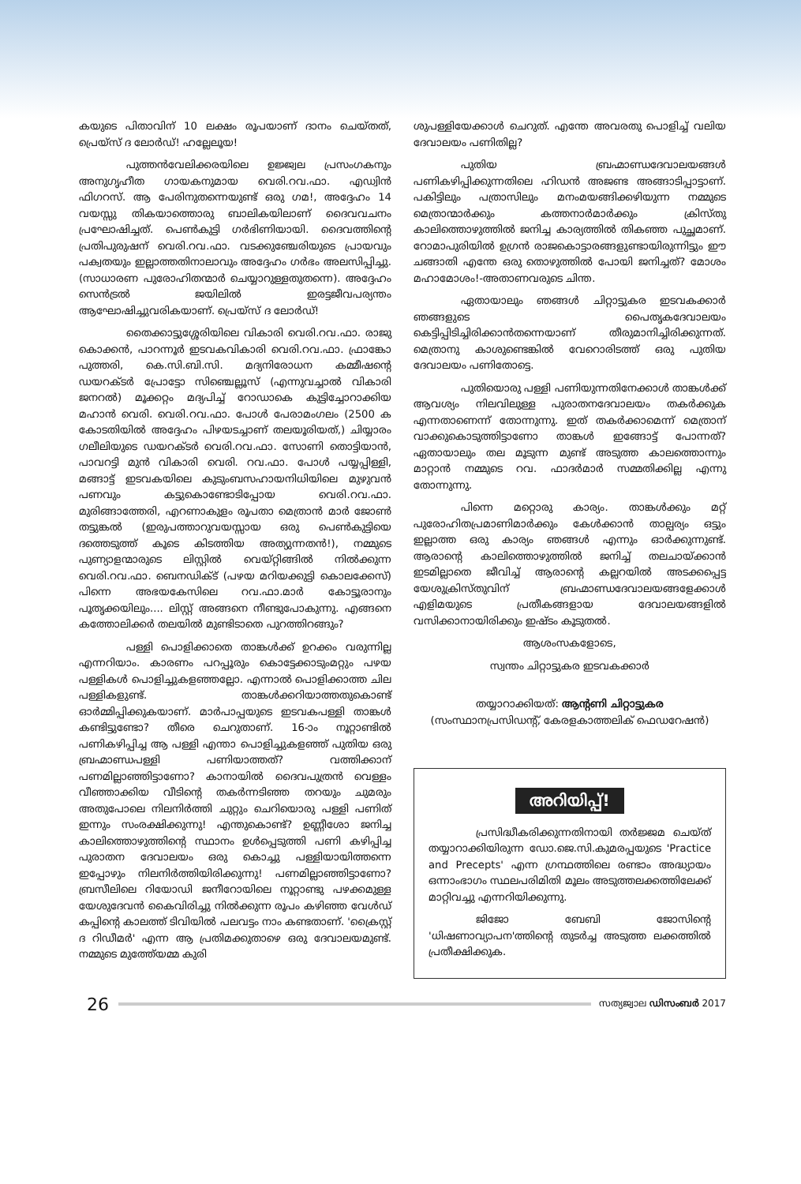കയുടെ പിതാവിന് 10 ലക്ഷം രൂപയാണ് ദാനം ചെയ്തത്, പ്രെയ്സ് ദ ലോർഡ്! ഹല്ലേലൂയ!
പുത്തൻവേലിക്കരയിലെ ഉജ്ജ്വല പ്രസംഗകനും അനുഗൃഹീത ഗായകനുമായ വെരി.റവ.ഫാ. എഡ്വിൻ ഫിഗറസ്. ആ പേരിനുതന്നെയുണ്ട് ഒരു ഗമ!, അദ്ദേഹം 14 വയസ്സു തികയാത്തൊരു ബാലികയിലാണ് ദൈവവചനം പ്രഘോഷിച്ചത്. പെൺകുട്ടി ഗർഭിണിയായി. ദൈവത്തിന്റെ പ്രതിപുരുഷന് വെരി.റവ.ഫാ. വടക്കുഞ്ചേരിയുടെ പ്രായവും പക്വതയും ഇല്ലാത്തതിനാലാവും അദ്ദേഹം ഗർഭം അലസിപ്പിച്ചു. (സാധാരണ പുരോഹിതന്മാർ ചെയ്യാറുള്ളതുതന്നെ). അദ്ദേഹം സെൻട്രൽ ജയിലിൽ ഇരട്ടജീവപര്യന്തം ആഘോഷിച്ചുവരികയാണ്. പ്രെയ്സ് ദ ലോർഡ്!
തൈക്കാട്ടുശ്ശേരിയിലെ വികാരി വെരി.റവ.ഫാ. രാജു കൊക്കൻ, പാറന്നൂർ ഇടവകവികാരി വെരി.റവ.ഫാ. ഫ്രാങ്കോ പുത്തരി, കെ.സി.ബി.സി. മദ്യനിരോധന കമ്മീഷന്റെ ഡയറക്ടർ പ്രോട്ടോ സിഞ്ചെല്ലൂസ് (എന്നുവച്ചാൽ വികാരി ജനറൽ) മൂക്കറ്റം മദ്യപിച്ച് റോഡാകെ കുട്ടിച്ചോറാക്കിയ മഹാൻ വെരി. വെരി.റവ.ഫാ. പോൾ പേരാമംഗലം (2500 ക കോടതിയിൽ അദ്ദേഹം പിഴയടച്ചാണ് തലയൂരിയത്,) ചിയ്യാരം ഗലീലിയുടെ ഡയറക്ടർ വെരി.റവ.ഫാ. സോണി തൊട്ടിയാൻ, പാവറട്ടി മുൻ വികാരി വെരി. റവ.ഫാ. പോൾ പയ്യപ്പിള്ളി, മങ്ങാട്ട് ഇടവകയിലെ കുടുംബസഹായനിധിയിലെ മുഴുവൻ പണവും കട്ടുകൊണ്ടോടിപ്പോയ വെരി.റവ.ഫാ. മുരിങ്ങാത്തേരി, എറണാകുളം രൂപതാ മെത്രാൻ മാർ ജോൺ തട്ടുങ്കൽ (ഇരുപത്താറുവയസ്സായ ഒരു പെൺകുട്ടിയെ ദത്തെടുത്ത് കൂടെ കിടത്തിയ അത്യുന്നതൻ!), നമ്മുടെ പുണ്യാളന്മാരുടെ ലിസ്റ്റിൽ വെയ്റ്റിങ്ങിൽ നിൽക്കുന്ന വെരി.റവ.ഫാ. ബെനഡിക്ട് (പഴയ മറിയക്കുട്ടി കൊലക്കേസ്) പിന്നെ അഭയകേസിലെ റവ.ഫാ.മാർ കോട്ടൂരാനും പൂതൃക്കയിലും.... ലിസ്റ്റ് അങ്ങനെ നീണ്ടുപോകുന്നു. എങ്ങനെ കത്തോലിക്കർ തലയിൽ മുണ്ടിടാതെ പുറത്തിറങ്ങും?
പള്ളി പൊളിക്കാതെ താങ്കൾക്ക് ഉറക്കം വരുന്നില്ല എന്നറിയാം. കാരണം പറപ്പൂരും കൊട്ടേക്കാടുംമറ്റും പഴയ പള്ളികൾ പൊളിച്ചുകളഞ്ഞല്ലോ. എന്നാൽ പൊളിക്കാത്ത ചില പള്ളികളുണ്ട്. താങ്കൾക്കറിയാത്തതുകൊണ്ട് ഓർമ്മിപ്പിക്കുകയാണ്. മാർപാപ്പയുടെ ഇടവകപള്ളി താങ്കൾ കണ്ടിട്ടുണ്ടോ? തീരെ ചെറുതാണ്. 16-ാം നൂറ്റാണ്ടിൽ പണികഴിപ്പിച്ച ആ പള്ളി എന്താ പൊളിച്ചുകളഞ്ഞ് പുതിയ ഒരു ബ്രഹ്മാണ്ഡപള്ളി പണിയാത്തത്? വത്തിക്കാന് പണമില്ലാഞ്ഞിട്ടാണോ? കാനായിൽ ദൈവപുത്രൻ വെള്ളം വീഞ്ഞാക്കിയ വീടിന്റെ തകർന്നടിഞ്ഞ തറയും ചുമരും അതുപോലെ നിലനിർത്തി ചുറ്റും ചെറിയൊരു പള്ളി പണിത് ഇന്നും സംരക്ഷിക്കുന്നു! എന്തുകൊണ്ട്? ഉണ്ണീശോ ജനിച്ച കാലിത്തൊഴുത്തിന്റെ സ്ഥാനം ഉൾപ്പെടുത്തി പണി കഴിപ്പിച്ച പുരാതന ദേവാലയം ഒരു കൊച്ചു പള്ളിയായിത്തന്നെ ഇപ്പോഴും നിലനിർത്തിയിരിക്കുന്നു! പണമില്ലാഞ്ഞിട്ടാണോ? ബ്രസീലിലെ റിയോഡി ജനീറോയിലെ നൂറ്റാണ്ടു പഴക്കമുള്ള യേശുദേവൻ കൈവിരിച്ചു നിൽക്കുന്ന രൂപം കഴിഞ്ഞ വേൾഡ് കപ്പിന്റെ കാലത്ത് ടിവിയിൽ പലവട്ടം നാം കണ്ടതാണ്. 'ക്രൈസ്റ്റ് ദ റിഡീമർ' എന്ന ആ പ്രതിമക്കുതാഴെ ഒരു ദേവാലയമുണ്ട്. നമ്മുടെ മുത്തേ്യമ്മ കുരി
ശുപള്ളിയേക്കാൾ ചെറുത്. എന്തേ അവരതു പൊളിച്ച് വലിയ ദേവാലയം പണിതില്ല?
പുതിയ ബ്രഹ്മാണ്ഡദേവാലയങ്ങൾ പണികഴിപ്പിക്കുന്നതിലെ ഹിഡൻ അജണ്ട അങ്ങാടിപ്പാട്ടാണ്. പകിട്ടിലും പത്രാസിലും മനംമയങ്ങിക്കഴിയുന്ന നമ്മുടെ മെത്രാന്മാർക്കും കത്തനാർമാർക്കും ക്രിസ്തു കാലിത്തൊഴുത്തിൽ ജനിച്ച കാര്യത്തിൽ തികഞ്ഞ പുച്ഛമാണ്. റോമാപുരിയിൽ ഉഗ്രൻ രാജകൊട്ടാരങ്ങളുണ്ടായിരുന്നിട്ടും ഈ ചങ്ങാതി എന്തേ ഒരു തൊഴുത്തിൽ പോയി ജനിച്ചത്? മോശം മഹാമോശം!-അതാണവരുടെ ചിന്ത.
ഏതായാലും ഞങ്ങൾ ചിറ്റാട്ടുകര ഇടവകക്കാർ ഞങ്ങളുടെ പൈതൃകദേവാലയം കെട്ടിപ്പിടിച്ചിരിക്കാൻതന്നെയാണ് തീരുമാനിച്ചിരിക്കുന്നത്. മെത്രാനു കാശുണ്ടെങ്കിൽ വേറൊരിടത്ത് ഒരു പുതിയ ദേവാലയം പണിതോട്ടെ.
പുതിയൊരു പള്ളി പണിയുന്നതിനേക്കാൾ താങ്കൾക്ക് ആവശ്യം നിലവിലുള്ള പുരാതനദേവാലയം തകർക്കുക എന്നതാണെന്ന് തോന്നുന്നു. ഇത് തകർക്കാമെന്ന് മെത്രാന് വാക്കുകൊടുത്തിട്ടാണോ താങ്കൾ ഇങ്ങോട്ട് പോന്നത്? ഏതായാലും തല മൂടുന്ന മുണ്ട് അടുത്ത കാലത്തൊന്നും മാറ്റാൻ നമ്മുടെ റവ. ഫാദർമാർ സമ്മതിക്കില്ല എന്നു തോന്നുന്നു.
പിന്നെ മറ്റൊരു കാര്യം. താങ്കൾക്കും മറ്റ് പുരോഹിതപ്രമാണിമാർക്കും കേൾക്കാൻ താല്പര്യം ഒട്ടും ഇല്ലാത്ത ഒരു കാര്യം ഞങ്ങൾ എന്നും ഓർക്കുന്നുണ്ട്. ആരാന്റെ കാലിത്തൊഴുത്തിൽ ജനിച്ച് തലചായ്ക്കാൻ ഇടമില്ലാതെ ജീവിച്ച് ആരാന്റെ കല്ലറയിൽ അടക്കപ്പെട്ട യേശുക്രിസ്തുവിന് ബ്രഹ്മാണ്ഡദേവാലയങ്ങളേക്കാൾ എളിമയുടെ പ്രതീകങ്ങളായ ദേവാലയങ്ങളിൽ വസിക്കാനായിരിക്കും ഇഷ്ടം കൂടുതൽ.
ആശംസകളോടെ,
സ്വന്തം ചിറ്റാട്ടുകര ഇടവകക്കാർ
തയ്യാറാക്കിയത്: ആന്റണി ചിറ്റാട്ടുകര
(സംസ്ഥാനപ്രസിഡന്റ്, കേരളകാത്തലിക് ഫെഡറേഷൻ)
അറിയിപ്പ്!
പ്രസിദ്ധീകരിക്കുന്നതിനായി തർജ്ജമ ചെയ്ത് തയ്യാറാക്കിയിരുന്ന ഡോ.ജെ.സി.കുമരപ്പയുടെ 'Practice and Precepts' എന്ന ഗ്രന്ഥത്തിലെ രണ്ടാം അദ്ധ്യായം ഒന്നാംഭാഗം സ്ഥലപരിമിതി മൂലം അടുത്തലക്കത്തിലേക്ക് മാറ്റിവച്ചു എന്നറിയിക്കുന്നു.
ജിജോ ബേബി ജോസിന്റെ 'ധിഷണാവ്യാപന'ത്തിന്റെ തുടർച്ച അടുത്ത ലക്കത്തിൽ പ്രതീക്ഷിക്കുക.
26 സത്യജ്വാല ഡിസംബർ 2017